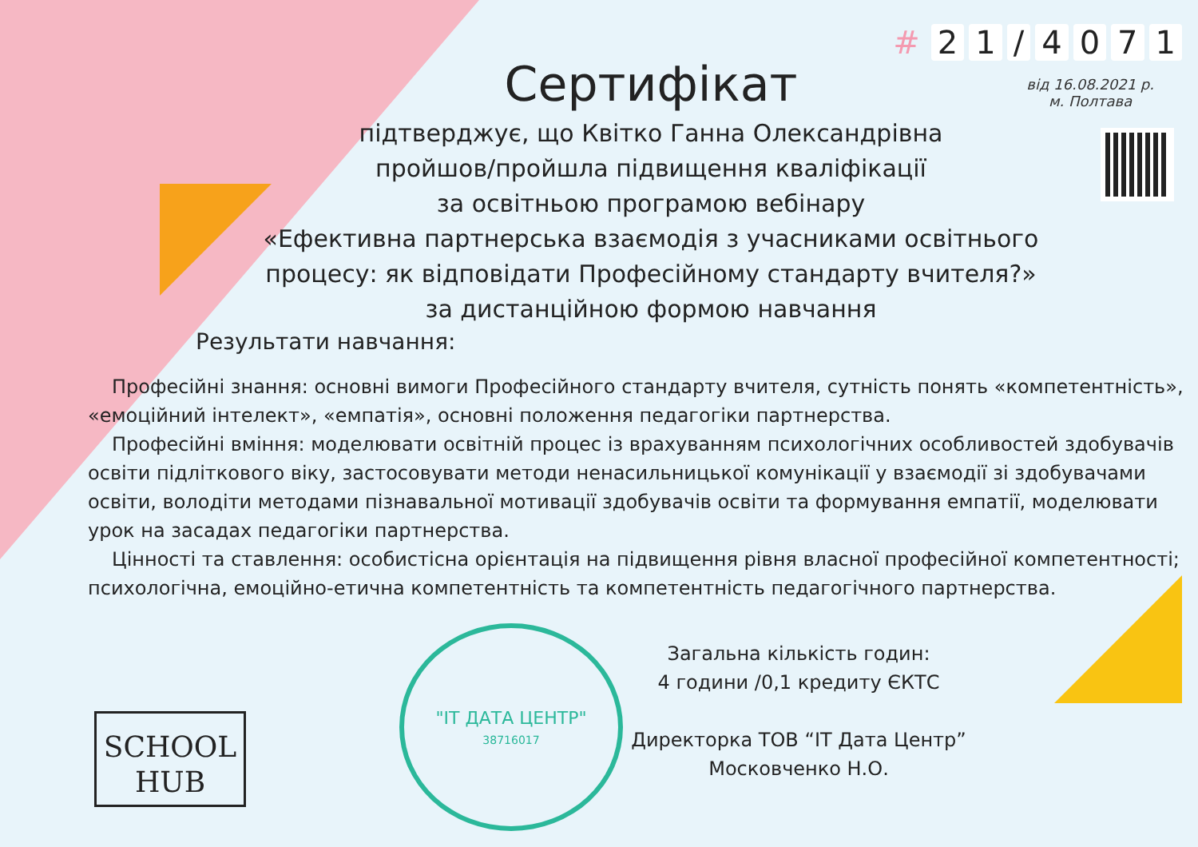# 21 / 4071
від 16.08.2021 р.
м. Полтава
Сертифікат
підтверджує, що Квітко Ганна Олександрівна
пройшов/пройшла підвищення кваліфікації
за освітньою програмою вебінару
«Ефективна партнерська взаємодія з учасниками освітнього процесу: як відповідати Професійному стандарту вчителя?»
за дистанційною формою навчання
Результати навчання:
Професійні знання: основні вимоги Професійного стандарту вчителя, сутність понять «компетентність», «емоційний інтелект», «емпатія», основні положення педагогіки партнерства.
Професійні вміння: моделювати освітній процес із врахуванням психологічних особливостей здобувачів освіти підліткового віку, застосовувати методи ненасильницької комунікації у взаємодії зі здобувачами освіти, володіти методами пізнавальної мотивації здобувачів освіти та формування емпатії, моделювати урок на засадах педагогіки партнерства.
Цінності та ставлення: особистісна орієнтація на підвищення рівня власної професійної компетентності; психологічна, емоційно-етична компетентність та компетентність педагогічного партнерства.
SCHOOL
HUB
"ІТ ДАТА ЦЕНТР"
38716017
Загальна кількість годин:
4 години /0,1 кредиту ЄКТС
Директорка ТОВ “ІТ Дата Центр”
Московченко Н.О.